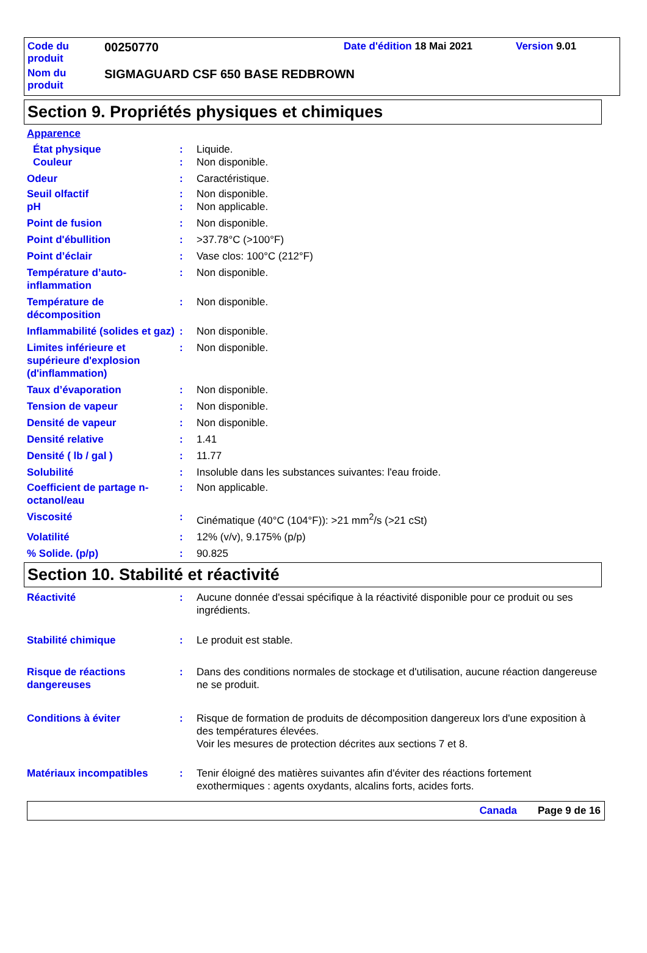Code du
produit
00250770
Date d'édition 18 Mai 2021 Version 9.01
Nom du
produit
SIGMAGUARD CSF 650 BASE REDBROWN
Section 9. Propriétés physiques et chimiques
Apparence
État physique : Liquide.
Couleur : Non disponible.
Odeur : Caractéristique.
Seuil olfactif : Non disponible.
pH : Non applicable.
Point de fusion : Non disponible.
Point d'ébullition : >37.78°C (>100°F)
Point d’éclair : Vase clos: 100°C (212°F)
Température d’auto-inflammation
: Non disponible.
Température de décomposition
: Non disponible.
Inflammabilité (solides et gaz)
: Non disponible.
Limites inférieure et supérieure d'explosion (d'inflammation)
: Non disponible.
Taux d’évaporation : Non disponible.
Tension de vapeur : Non disponible.
Densité de vapeur : Non disponible.
Densité relative : 1.41
Densité ( lb / gal ) : 11.77
Solubilité : Insoluble dans les substances suivantes: l'eau froide.
Coefficient de partage n-octanol/eau
: Non applicable.
Viscosité : Cinématique (40°C (104°F)): >21 mm<sup>2</sup>/s (>21 cSt)
Volatilité : 12% (v/v), 9.175% (p/p)
% Solide. (p/p) : 90.825
Section 10. Stabilité et réactivité
Réactivité : Aucune donnée d'essai spécifique à la réactivité disponible pour ce produit ou ses ingrédients.
Stabilité chimique : Le produit est stable.
Risque de réactions dangereuses
: Dans des conditions normales de stockage et d'utilisation, aucune réaction dangereuse ne se produit.
Conditions à éviter : Risque de formation de produits de décomposition dangereux lors d'une exposition à des températures élevées.
Voir les mesures de protection décrites aux sections 7 et 8.
Matériaux incompatibles : Tenir éloigné des matières suivantes afin d'éviter des réactions fortement exothermiques : agents oxydants, alcalins forts, acides forts.
Canada Page 9 de 16